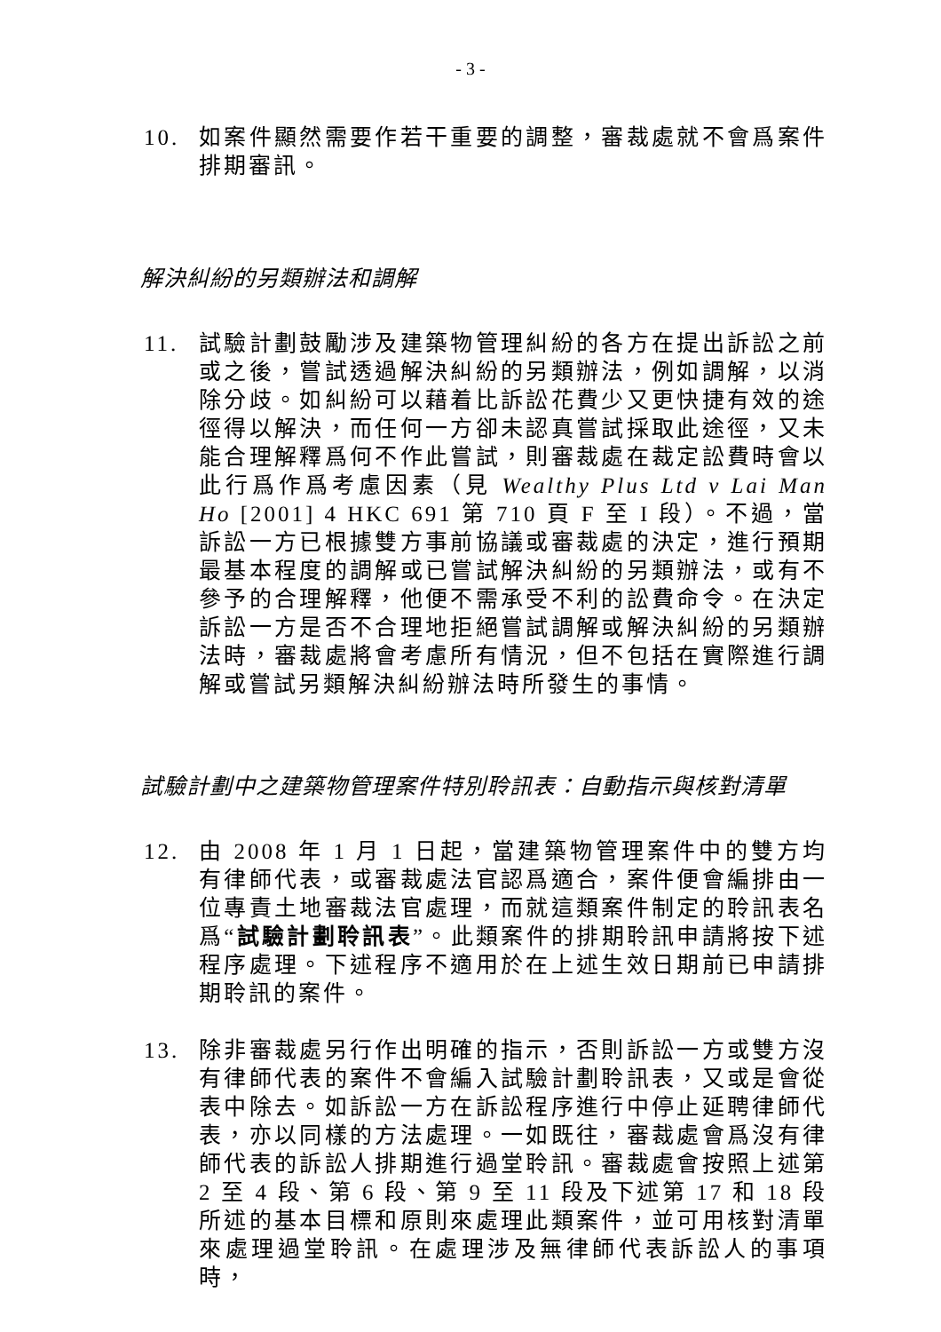- 3 -
10. 如案件顯然需要作若干重要的調整，審裁處就不會爲案件排期審訊。
解決糾紛的另類辦法和調解
11. 試驗計劃鼓勵涉及建築物管理糾紛的各方在提出訴訟之前或之後，嘗試透過解決糾紛的另類辦法，例如調解，以消除分歧。如糾紛可以藉着比訴訟花費少又更快捷有效的途徑得以解決，而任何一方卻未認真嘗試採取此途徑，又未能合理解釋爲何不作此嘗試，則審裁處在裁定訟費時會以此行爲作爲考慮因素（見 Wealthy Plus Ltd v Lai Man Ho [2001] 4 HKC 691 第 710 頁 F 至 I 段）。不過，當訴訟一方已根據雙方事前協議或審裁處的決定，進行預期最基本程度的調解或已嘗試解決糾紛的另類辦法，或有不參予的合理解釋，他便不需承受不利的訟費命令。在決定訴訟一方是否不合理地拒絕嘗試調解或解決糾紛的另類辦法時，審裁處將會考慮所有情況，但不包括在實際進行調解或嘗試另類解決糾紛辦法時所發生的事情。
試驗計劃中之建築物管理案件特別聆訊表：自動指示與核對清單
12. 由 2008 年 1 月 1 日起，當建築物管理案件中的雙方均有律師代表，或審裁處法官認爲適合，案件便會編排由一位專責土地審裁法官處理，而就這類案件制定的聆訊表名爲“試驗計劃聆訊表”。此類案件的排期聆訊申請將按下述程序處理。下述程序不適用於在上述生效日期前已申請排期聆訊的案件。
13. 除非審裁處另行作出明確的指示，否則訴訟一方或雙方沒有律師代表的案件不會編入試驗計劃聆訊表，又或是會從表中除去。如訴訟一方在訴訟程序進行中停止延聘律師代表，亦以同樣的方法處理。一如既往，審裁處會爲沒有律師代表的訴訟人排期進行過堂聆訊。審裁處會按照上述第 2 至 4 段、第 6 段、第 9 至 11 段及下述第 17 和 18 段所述的基本目標和原則來處理此類案件，並可用核對清單來處理過堂聆訊。在處理涉及無律師代表訴訟人的事項時，